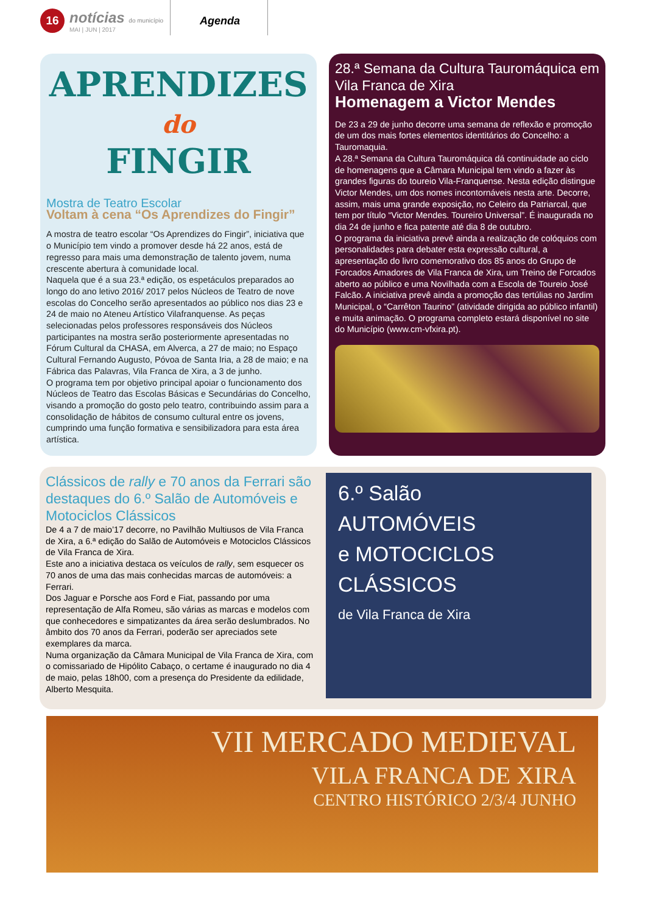16
notícias do município
MAI | JUN | 2017
Agenda
APRENDIZES
do
FINGIR
Mostra de Teatro Escolar
Voltam à cena “Os Aprendizes do Fingir”
A mostra de teatro escolar “Os Aprendizes do Fingir”, iniciativa que o Município tem vindo a promover desde há 22 anos, está de regresso para mais uma demonstração de talento jovem, numa crescente abertura à comunidade local.
Naquela que é a sua 23.ª edição, os espetáculos preparados ao longo do ano letivo 2016/ 2017 pelos Núcleos de Teatro de nove escolas do Concelho serão apresentados ao público nos dias 23 e 24 de maio no Ateneu Artístico Vilafranquense. As peças selecionadas pelos professores responsáveis dos Núcleos participantes na mostra serão posteriormente apresentadas no Fórum Cultural da CHASA, em Alverca, a 27 de maio; no Espaço Cultural Fernando Augusto, Póvoa de Santa Iria, a 28 de maio; e na Fábrica das Palavras, Vila Franca de Xira, a 3 de junho.
O programa tem por objetivo principal apoiar o funcionamento dos Núcleos de Teatro das Escolas Básicas e Secundárias do Concelho, visando a promoção do gosto pelo teatro, contribuindo assim para a consolidação de hábitos de consumo cultural entre os jovens, cumprindo uma função formativa e sensibilizadora para esta área artística.
28.ª Semana da Cultura Tauromáquica em Vila Franca de Xira
Homenagem a Victor Mendes
De 23 a 29 de junho decorre uma semana de reflexão e promoção de um dos mais fortes elementos identitários do Concelho: a Tauromaquia.
A 28.ª Semana da Cultura Tauromáquica dá continuidade ao ciclo de homenagens que a Câmara Municipal tem vindo a fazer às grandes figuras do toureio Vila-Franquense. Nesta edição distingue Victor Mendes, um dos nomes incontornáveis nesta arte. Decorre, assim, mais uma grande exposição, no Celeiro da Patriarcal, que tem por título “Victor Mendes. Toureiro Universal”. É inaugurada no dia 24 de junho e fica patente até dia 8 de outubro.
O programa da iniciativa prevê ainda a realização de colóquios com personalidades para debater esta expressão cultural, a apresentação do livro comemorativo dos 85 anos do Grupo de Forcados Amadores de Vila Franca de Xira, um Treino de Forcados aberto ao público e uma Novilhada com a Escola de Toureio José Falcão. A iniciativa prevê ainda a promoção das tertúlias no Jardim Municipal, o “Carrêton Taurino” (atividade dirigida ao público infantil) e muita animação. O programa completo estará disponível no site do Município (www.cm-vfxira.pt).
Clássicos de rally e 70 anos da Ferrari são destaques do 6.º Salão de Automóveis e Motociclos Clássicos
De 4 a 7 de maio’17 decorre, no Pavilhão Multiusos de Vila Franca de Xira, a 6.ª edição do Salão de Automóveis e Motociclos Clássicos de Vila Franca de Xira.
Este ano a iniciativa destaca os veículos de rally, sem esquecer os 70 anos de uma das mais conhecidas marcas de automóveis: a Ferrari.
Dos Jaguar e Porsche aos Ford e Fiat, passando por uma representação de Alfa Romeu, são várias as marcas e modelos com que conhecedores e simpatizantes da área serão deslumbrados. No âmbito dos 70 anos da Ferrari, poderão ser apreciados sete exemplares da marca.
Numa organização da Câmara Municipal de Vila Franca de Xira, com o comissariado de Hipólito Cabaço, o certame é inaugurado no dia 4 de maio, pelas 18h00, com a presença do Presidente da edilidade, Alberto Mesquita.
6.º Salão
AUTOMÓVEIS
e MOTOCICLOS
CLÁSSICOS
de Vila Franca de Xira
VII MERCADO MEDIEVAL
VILA FRANCA DE XIRA
CENTRO HISTÓRICO 2/3/4 JUNHO